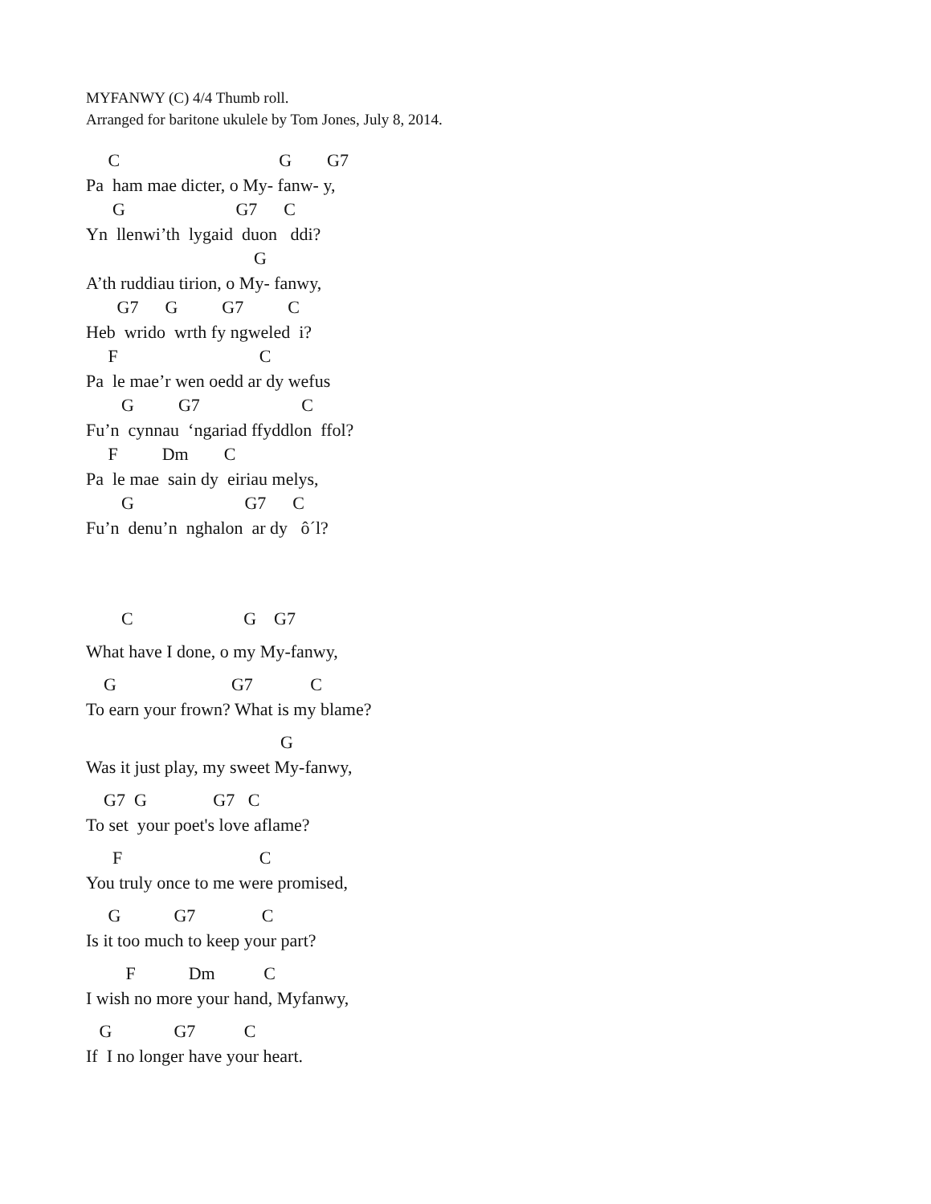MYFANWY (C) 4/4 Thumb roll.
Arranged for baritone ukulele by Tom Jones, July 8, 2014.
C G G7
Pa ham mae dicter, o My- fanw- y,
G G7 C
Yn llenwi’th lygaid duon ddi?
G
A’th ruddiau tirion, o My- fanwy,
G7 G G7 C
Heb wrido wrth fy ngweled i?
F C
Pa le mae’r wen oedd ar dy wefus
G G7 C
Fu’n cynnau ‘ngariad ffyddlon ffol?
F Dm C
Pa le mae sain dy eiriau melys,
G G7 C
Fu’n denu’n nghalon ar dy ô´l?
C G G7
What have I done, o my My-fanwy,
G G7 C
To earn your frown? What is my blame?
G
Was it just play, my sweet My-fanwy,
G7 G G7 C
To set your poet's love aflame?
F C
You truly once to me were promised,
G G7 C
Is it too much to keep your part?
F Dm C
I wish no more your hand, Myfanwy,
G G7 C
If I no longer have your heart.